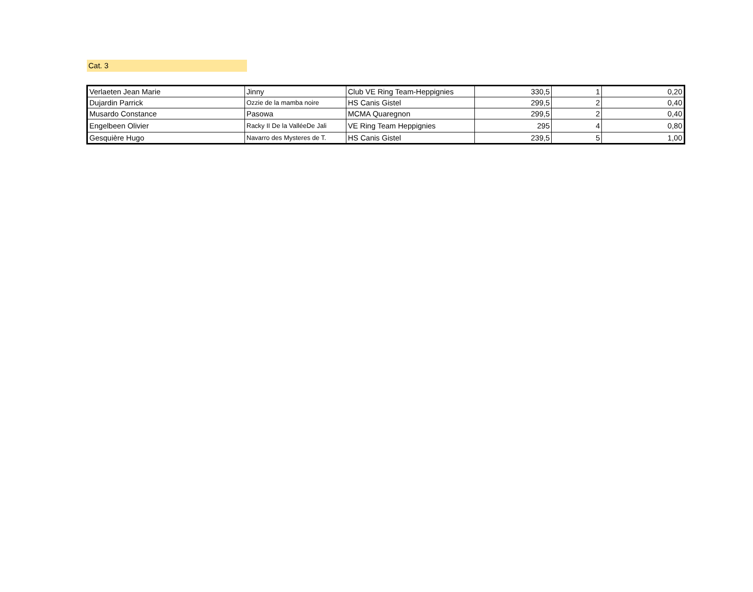Cat. 3
| Verlaeten Jean Marie | Jinny | Club VE Ring Team-Heppignies | 330,5 | 1 | 0,20 |
| Dujardin Parrick | Ozzie de la mamba noire | HS Canis Gistel | 299,5 | 2 | 0,40 |
| Musardo Constance | Pasowa | MCMA Quaregnon | 299,5 | 2 | 0,40 |
| Engelbeen Olivier | Racky II De la ValléeDe Jali | VE Ring Team Heppignies | 295 | 4 | 0,80 |
| Gesquière Hugo | Navarro des Mysteres de T. | HS Canis Gistel | 239,5 | 5 | 1,00 |